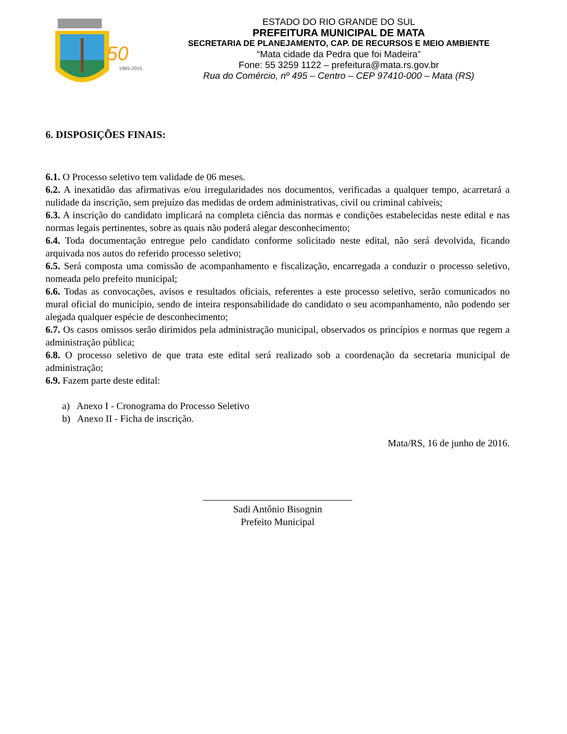50
1965-2015
ESTADO DO RIO GRANDE DO SUL
PREFEITURA MUNICIPAL DE MATA
SECRETARIA DE PLANEJAMENTO, CAP. DE RECURSOS E MEIO AMBIENTE
“Mata cidade da Pedra que foi Madeira”
Fone: 55 3259 1122 – prefeitura@mata.rs.gov.br
Rua do Comércio, nº 495 – Centro – CEP 97410-000 – Mata (RS)
6. DISPOSIÇÕES FINAIS:
6.1. O Processo seletivo tem validade de 06 meses.
6.2. A inexatidão das afirmativas e/ou irregularidades nos documentos, verificadas a qualquer tempo, acarretará a nulidade da inscrição, sem prejuízo das medidas de ordem administrativas, civil ou criminal cabíveis;
6.3. A inscrição do candidato implicará na completa ciência das normas e condições estabelecidas neste edital e nas normas legais pertinentes, sobre as quais não poderá alegar desconhecimento;
6.4. Toda documentação entregue pelo candidato conforme solicitado neste edital, não será devolvida, ficando arquivada nos autos do referido processo seletivo;
6.5. Será composta uma comissão de acompanhamento e fiscalização, encarregada a conduzir o processo seletivo, nomeada pelo prefeito municipal;
6.6. Todas as convocações, avisos e resultados oficiais, referentes a este processo seletivo, serão comunicados no mural oficial do município, sendo de inteira responsabilidade do candidato o seu acompanhamento, não podendo ser alegada qualquer espécie de desconhecimento;
6.7. Os casos omissos serão dirimidos pela administração municipal, observados os princípios e normas que regem a administração pública;
6.8. O processo seletivo de que trata este edital será realizado sob a coordenação da secretaria municipal de administração;
6.9. Fazem parte deste edital:
a) Anexo I - Cronograma do Processo Seletivo
b) Anexo II - Ficha de inscrição.
Mata/RS, 16 de junho de 2016.
Sadi Antônio Bisognin
Prefeito Municipal